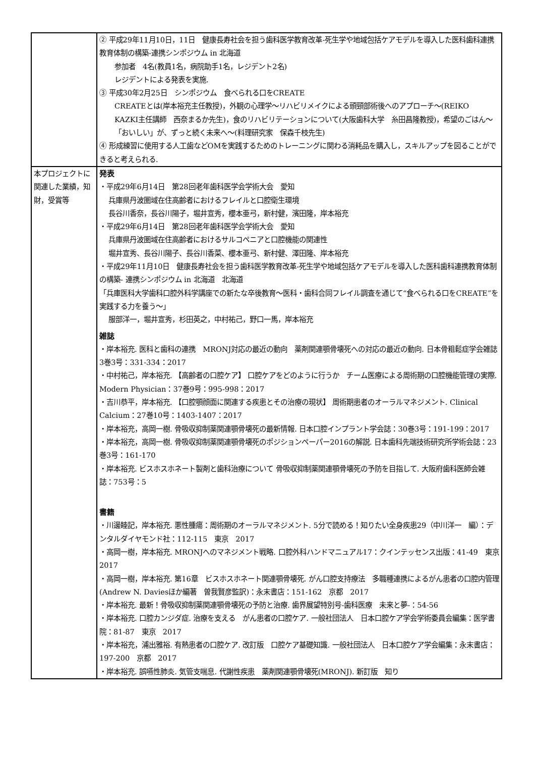| | ② 平成29年11月10日，11日 健康長寿社会を担う歯科医学教育改革-死生学や地域包括ケアモデルを導入した医科歯科連携教育体制の構築-連携シンポジウム in 北海道 参加者 4名(教員1名，病院助手1名，レジデント2名) レジデントによる発表を実施. ③ 平成30年2月25日 シンポジウム 食べられる口をCREATE CREATEとは(岸本裕充主任教授)，外観の心理学～リハビリメイクによる頭頸部術後へのアプローチ～(REIKO KAZKI主任講師 西奈まるか先生)，食のリハビリテーションについて(大阪歯科大学 糸田昌隆教授)，希望のごはん～「おいしい」が、ずっと続く未来へ～(料理研究家 保森千枝先生) ④ 形成練習に使用する人工歯などOMを実践するためのトレーニングに関わる消耗品を購入し，スキルアップを図ることができると考えられる. |
| 本プロジェクトに関連した業績，知財，受賞等 | 発表 ・平成29年6月14日 第28回老年歯科医学会学術大会 愛知 兵庫県丹波圏域在住高齢者におけるフレイルと口腔衛生環境 長谷川香奈，長谷川陽子，堀井宣秀，櫻本亜弓，新村健，濱田隆，岸本裕充 ・平成29年6月14日 第28回老年歯科医学会学術大会 愛知 兵庫県丹波圏域在住高齢者におけるサルコペニアと口腔機能の関連性 堀井宣秀、長谷川陽子、長谷川香菜、櫻本亜弓、新村健、澤田隆、岸本裕充 ・平成29年11月10日 健康長寿社会を担う歯科医学教育改革-死生学や地域包括ケアモデルを導入した医科歯科連携教育体制の構築- 連携シンポジウム in 北海道 北海道 「兵庫医科大学歯科口腔外科学講座での新たな卒後教育～医科・歯科合同フレイル調査を通じて“食べられる口をCREATE”を実践する力を養う～」 服部洋一，堀井宣秀，杉田英之，中村祐己，野口一馬，岸本裕充 雑誌 ・岸本裕充. 医科と歯科の連携 MRONJ対応の最近の動向 薬剤関連顎骨壊死への対応の最近の動向. 日本骨粗鬆症学会雑誌 3巻3号：331-334：2017 ・中村祐己，岸本裕充. 【高齢者の口腔ケア】 口腔ケアをどのように行うか チーム医療による周術期の口腔機能管理の実際. Modern Physician：37巻9号：995-998：2017 ・吉川恭平，岸本裕充. 【口腔顎顔面に関連する疾患とその治療の現状】 周術期患者のオーラルマネジメント. Clinical Calcium：27巻10号：1403-1407：2017 ・岸本裕充，高岡一樹. 骨吸収抑制薬関連顎骨壊死の最新情報. 日本口腔インプラント学会誌：30巻3号：191-199：2017 ・岸本裕充，高岡一樹. 骨吸収抑制薬関連顎骨壊死のポジションペーパー2016の解説. 日本歯科先端技術研究所学術会誌：23巻3号：161-170 ・岸本裕充. ビスホスホネート製剤と歯科治療について 骨吸収抑制薬関連顎骨壊死の予防を目指して. 大阪府歯科医師会雑誌：753号：5 書籍 ・川邊睦記，岸本裕充. 悪性腫瘍：周術期のオーラルマネジメント. 5分で読める！知りたい全身疾患29（中川洋一 編）：デンタルダイヤモンド社：112-115 東京 2017 ・高岡一樹，岸本裕充. MRONJへのマネジメント戦略. 口腔外科ハンドマニュアル17：クインテッセンス出版：41-49 東京 2017 ・高岡一樹，岸本裕充. 第16章 ビスホスホネート関連顎骨壊死. がん口腔支持療法 多職種連携によるがん患者の口腔内管理(Andrew N. Daviesほか編著 曽我賢彦監訳)：永末書店：151-162 京都 2017 ・岸本裕充. 最新！骨吸収抑制薬関連顎骨壊死の予防と治療. 歯界展望特別号-歯科医療 未来と夢-：54-56 ・岸本裕充. 口腔カンジダ症. 治療を支える がん患者の口腔ケア. 一般社団法人 日本口腔ケア学会学術委員会編集：医学書院：81-87 東京 2017 ・岸本裕充，浦出雅裕. 有熱患者の口腔ケア. 改訂版 口腔ケア基礎知識. 一般社団法人 日本口腔ケア学会編集：永末書店：197-200 京都 2017 ・岸本裕充. 誤嚥性肺炎. 気管支喘息. 代謝性疾患 薬剤関連顎骨壊死(MRONJ). 新訂版 知り |